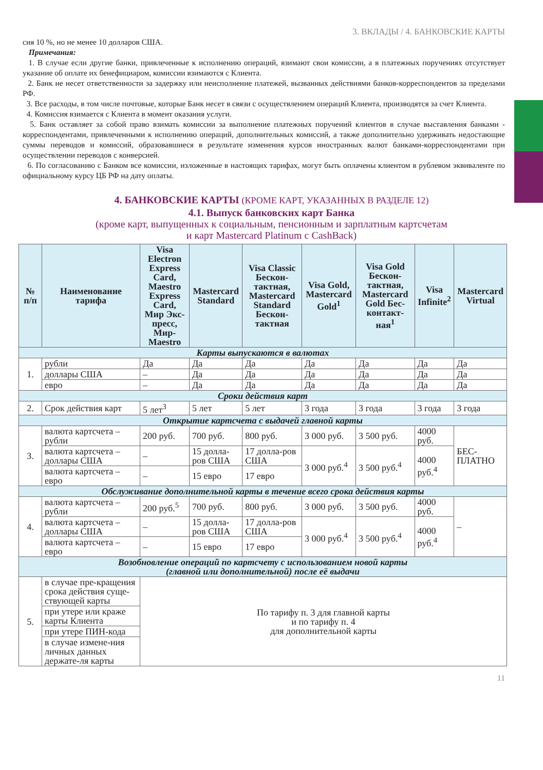3. ВКЛАДЫ / 4. БАНКОВСКИЕ КАРТЫ
сия 10 %, но не менее 10 долларов США.
Примечания:
1. В случае если другие банки, привлеченные к исполнению операций, взимают свои комиссии, а в платежных поручениях отсутствует указание об оплате их бенефициаром, комиссии взимаются с Клиента.
2. Банк не несет ответственности за задержку или неисполнение платежей, вызванных действиями банков-корреспондентов за пределами РФ.
3. Все расходы, в том числе почтовые, которые Банк несет в связи с осуществлением операций Клиента, производятся за счет Клиента.
4. Комиссия взимается с Клиента в момент оказания услуги.
5. Банк оставляет за собой право взимать комиссии за выполнение платежных поручений клиентов в случае выставления банками - корреспондентами, привлеченными к исполнению операций, дополнительных комиссий, а также дополнительно удерживать недостающие суммы переводов и комиссий, образовавшиеся в результате изменения курсов иностранных валют банками-корреспондентами при осуществлении переводов с конверсией.
6. По согласованию с Банком все комиссии, изложенные в настоящих тарифах, могут быть оплачены клиентом в рублевом эквиваленте по официальному курсу ЦБ РФ на дату оплаты.
4. БАНКОВСКИЕ КАРТЫ (КРОМЕ КАРТ, УКАЗАННЫХ В РАЗДЕЛЕ 12)
4.1. Выпуск банковских карт Банка
(кроме карт, выпущенных к социальным, пенсионным и зарплатным картсчетам
и карт Mastercard Platinum с CashBack)
| № п/п | Наименование тарифа | Visa Electron Express Card, Maestro Express Card, Мир Экс-пресс, Мир-Maestro | Mastercard Standard | Visa Classic Бескон-тактная, Mastercard Standard Бескон-тактная | Visa Gold, Mastercard Gold<sup>1</sup> | Visa Gold Бескон-тактная, Mastercard Gold Бес-контакт-ная<sup>1</sup> | Visa Infinite<sup>2</sup> | Mastercard Virtual |
| --- | --- | --- | --- | --- | --- | --- | --- | --- |
| Карты выпускаются в валютах | | | | | | | | |
| 1. | рубли | Да | Да | Да | Да | Да | Да | Да |
| | доллары США | – | Да | Да | Да | Да | Да | Да |
| | евро | – | Да | Да | Да | Да | Да | Да |
| Сроки действия карт | | | | | | | | |
| 2. | Срок действия карт | 5 лет<sup>3</sup> | 5 лет | 5 лет | 3 года | 3 года | 3 года | 3 года |
| Открытие картсчета с выдачей главной карты | | | | | | | | |
| 3. | валюта картсчета – рубли | 200 руб. | 700 руб. | 800 руб. | 3 000 руб. | 3 500 руб. | 4000 руб. | БЕС-ПЛАТНО |
| | валюта картсчета – доллары США | – | 15 долла-ров США | 17 долла-ров США | 3 000 руб.<sup>4</sup> | 3 500 руб.<sup>4</sup> | 4000 руб.<sup>4</sup> | |
| | валюта картсчета – евро | – | 15 евро | 17 евро | | | | |
| Обслуживание дополнительной карты в течение всего срока действия карты | | | | | | | | |
| 4. | валюта картсчета – рубли | 200 руб.<sup>5</sup> | 700 руб. | 800 руб. | 3 000 руб. | 3 500 руб. | 4000 руб. | – |
| | валюта картсчета – доллары США | – | 15 долла-ров США | 17 долла-ров США | 3 000 руб.<sup>4</sup> | 3 500 руб.<sup>4</sup> | 4000 руб.<sup>4</sup> | |
| | валюта картсчета – евро | – | 15 евро | 17 евро | | | | |
| Возобновление операций по картсчету с использованием новой карты (главной или дополнительной) после её выдачи | | | | | | | | |
| 5. | в случае пре-кращения срока действия суще-ствующей карты | По тарифу п. 3 для главной карты и по тарифу п. 4 для дополнительной карты | | | | | | |
| | при утере или краже карты Клиента | | | | | | | |
| | при утере ПИН-кода | | | | | | | |
| | в случае измене-ния личных данных держате-ля карты | | | | | | | |
11